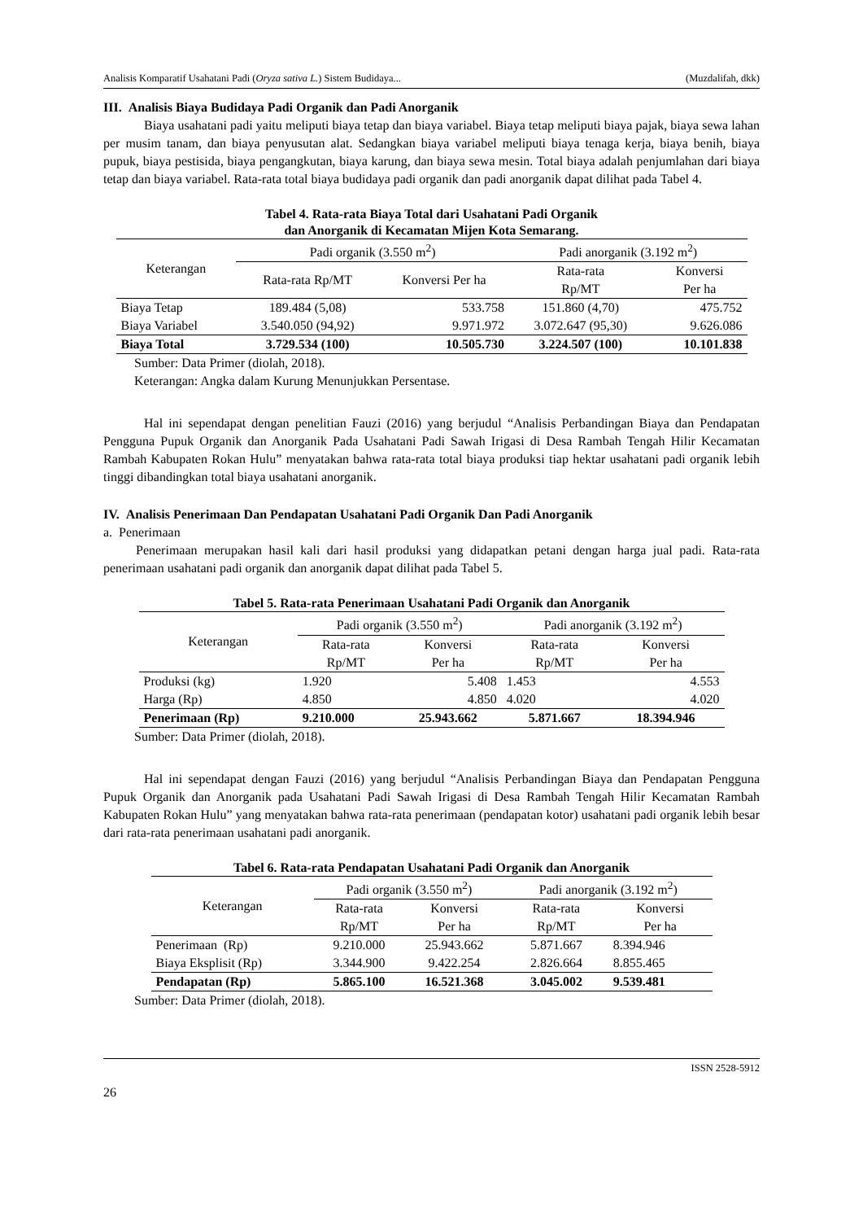Analisis Komparatif Usahatani Padi (Oryza sativa L.) Sistem Budidaya... (Muzdalifah, dkk)
III. Analisis Biaya Budidaya Padi Organik dan Padi Anorganik
Biaya usahatani padi yaitu meliputi biaya tetap dan biaya variabel. Biaya tetap meliputi biaya pajak, biaya sewa lahan per musim tanam, dan biaya penyusutan alat. Sedangkan biaya variabel meliputi biaya tenaga kerja, biaya benih, biaya pupuk, biaya pestisida, biaya pengangkutan, biaya karung, dan biaya sewa mesin. Total biaya adalah penjumlahan dari biaya tetap dan biaya variabel. Rata-rata total biaya budidaya padi organik dan padi anorganik dapat dilihat pada Tabel 4.
Tabel 4. Rata-rata Biaya Total dari Usahatani Padi Organik
dan Anorganik di Kecamatan Mijen Kota Semarang.
| Keterangan | Padi organik (3.550 m<sup>2</sup>) | | Padi anorganik (3.192 m<sup>2</sup>) | |
| --- | --- | --- | --- | --- |
| | Rata-rata Rp/MT | Konversi Per ha | Rata-rata Rp/MT | Konversi Per ha |
| Biaya Tetap | 189.484 (5,08) | 533.758 | 151.860 (4,70) | 475.752 |
| Biaya Variabel | 3.540.050 (94,92) | 9.971.972 | 3.072.647 (95,30) | 9.626.086 |
| Biaya Total | 3.729.534 (100) | 10.505.730 | 3.224.507 (100) | 10.101.838 |
Sumber: Data Primer (diolah, 2018).
Keterangan: Angka dalam Kurung Menunjukkan Persentase.
Hal ini sependapat dengan penelitian Fauzi (2016) yang berjudul “Analisis Perbandingan Biaya dan Pendapatan Pengguna Pupuk Organik dan Anorganik Pada Usahatani Padi Sawah Irigasi di Desa Rambah Tengah Hilir Kecamatan Rambah Kabupaten Rokan Hulu” menyatakan bahwa rata-rata total biaya produksi tiap hektar usahatani padi organik lebih tinggi dibandingkan total biaya usahatani anorganik.
IV. Analisis Penerimaan Dan Pendapatan Usahatani Padi Organik Dan Padi Anorganik
a. Penerimaan
Penerimaan merupakan hasil kali dari hasil produksi yang didapatkan petani dengan harga jual padi. Rata-rata penerimaan usahatani padi organik dan anorganik dapat dilihat pada Tabel 5.
Tabel 5. Rata-rata Penerimaan Usahatani Padi Organik dan Anorganik
| Keterangan | Padi organik (3.550 m<sup>2</sup>) | | Padi anorganik (3.192 m<sup>2</sup>) | |
| --- | --- | --- | --- | --- |
| | Rata-rata Rp/MT | Konversi Per ha | Rata-rata Rp/MT | Konversi Per ha |
| Produksi (kg) | 1.920 | 5.408 | 1.453 | 4.553 |
| Harga (Rp) | 4.850 | 4.850 | 4.020 | 4.020 |
| Penerimaan (Rp) | 9.210.000 | 25.943.662 | 5.871.667 | 18.394.946 |
Sumber: Data Primer (diolah, 2018).
Hal ini sependapat dengan Fauzi (2016) yang berjudul “Analisis Perbandingan Biaya dan Pendapatan Pengguna Pupuk Organik dan Anorganik pada Usahatani Padi Sawah Irigasi di Desa Rambah Tengah Hilir Kecamatan Rambah Kabupaten Rokan Hulu” yang menyatakan bahwa rata-rata penerimaan (pendapatan kotor) usahatani padi organik lebih besar dari rata-rata penerimaan usahatani padi anorganik.
Tabel 6. Rata-rata Pendapatan Usahatani Padi Organik dan Anorganik
| Keterangan | Padi organik (3.550 m<sup>2</sup>) | | Padi anorganik (3.192 m<sup>2</sup>) | |
| --- | --- | --- | --- | --- |
| | Rata-rata Rp/MT | Konversi Per ha | Rata-rata Rp/MT | Konversi Per ha |
| Penerimaan (Rp) | 9.210.000 | 25.943.662 | 5.871.667 | 8.394.946 |
| Biaya Eksplisit (Rp) | 3.344.900 | 9.422.254 | 2.826.664 | 8.855.465 |
| Pendapatan (Rp) | 5.865.100 | 16.521.368 | 3.045.002 | 9.539.481 |
Sumber: Data Primer (diolah, 2018).
ISSN 2528-5912
26